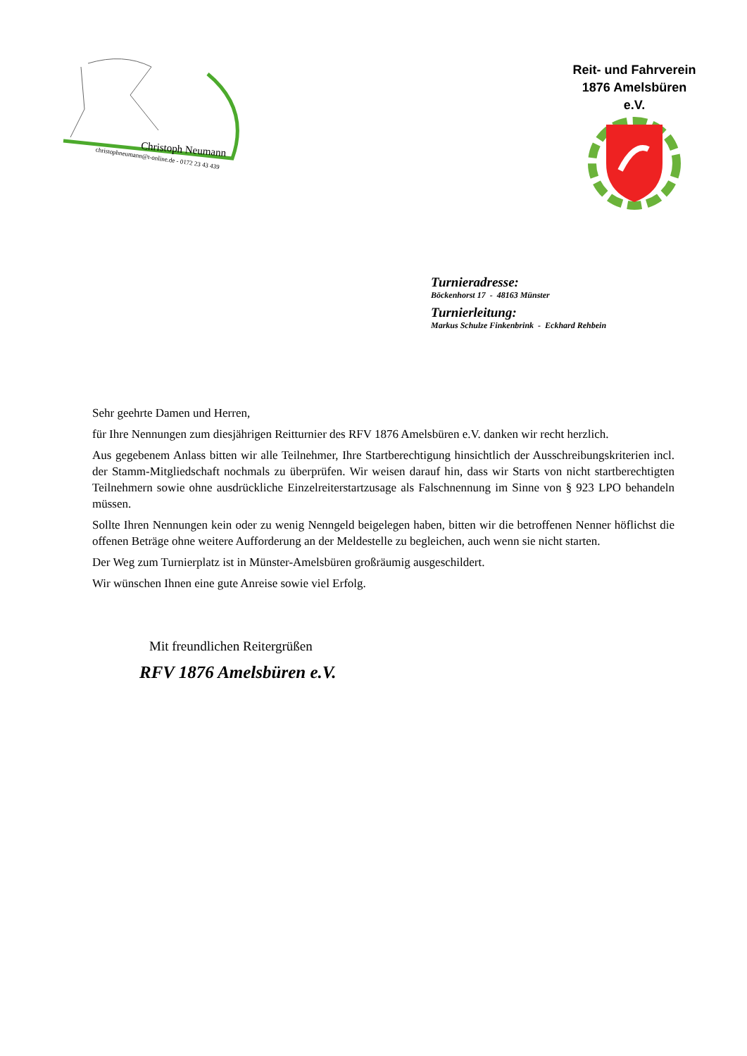Christoph Neumann
christophneumann@t-online.de - 0172 23 43 439
Reit- und Fahrverein
1876 Amelsbüren e.V.
Turnieradresse:
Böckenhorst 17 - 48163 Münster
Turnierleitung:
Markus Schulze Finkenbrink - Eckhard Rehbein
Sehr geehrte Damen und Herren,
für Ihre Nennungen zum diesjährigen Reitturnier des RFV 1876 Amelsbüren e.V. danken wir recht herzlich.
Aus gegebenem Anlass bitten wir alle Teilnehmer, Ihre Startberechtigung hinsichtlich der Ausschreibungskriterien incl. der Stamm-Mitgliedschaft nochmals zu überprüfen. Wir weisen darauf hin, dass wir Starts von nicht startberechtigten Teilnehmern sowie ohne ausdrückliche Einzelreiterstartzusage als Falschnennung im Sinne von § 923 LPO behandeln müssen.
Sollte Ihren Nennungen kein oder zu wenig Nenngeld beigelegen haben, bitten wir die betroffenen Nenner höflichst die offenen Beträge ohne weitere Aufforderung an der Meldestelle zu begleichen, auch wenn sie nicht starten.
Der Weg zum Turnierplatz ist in Münster-Amelsbüren großräumig ausgeschildert.
Wir wünschen Ihnen eine gute Anreise sowie viel Erfolg.
Mit freundlichen Reitergrüßen
RFV 1876 Amelsbüren e.V.